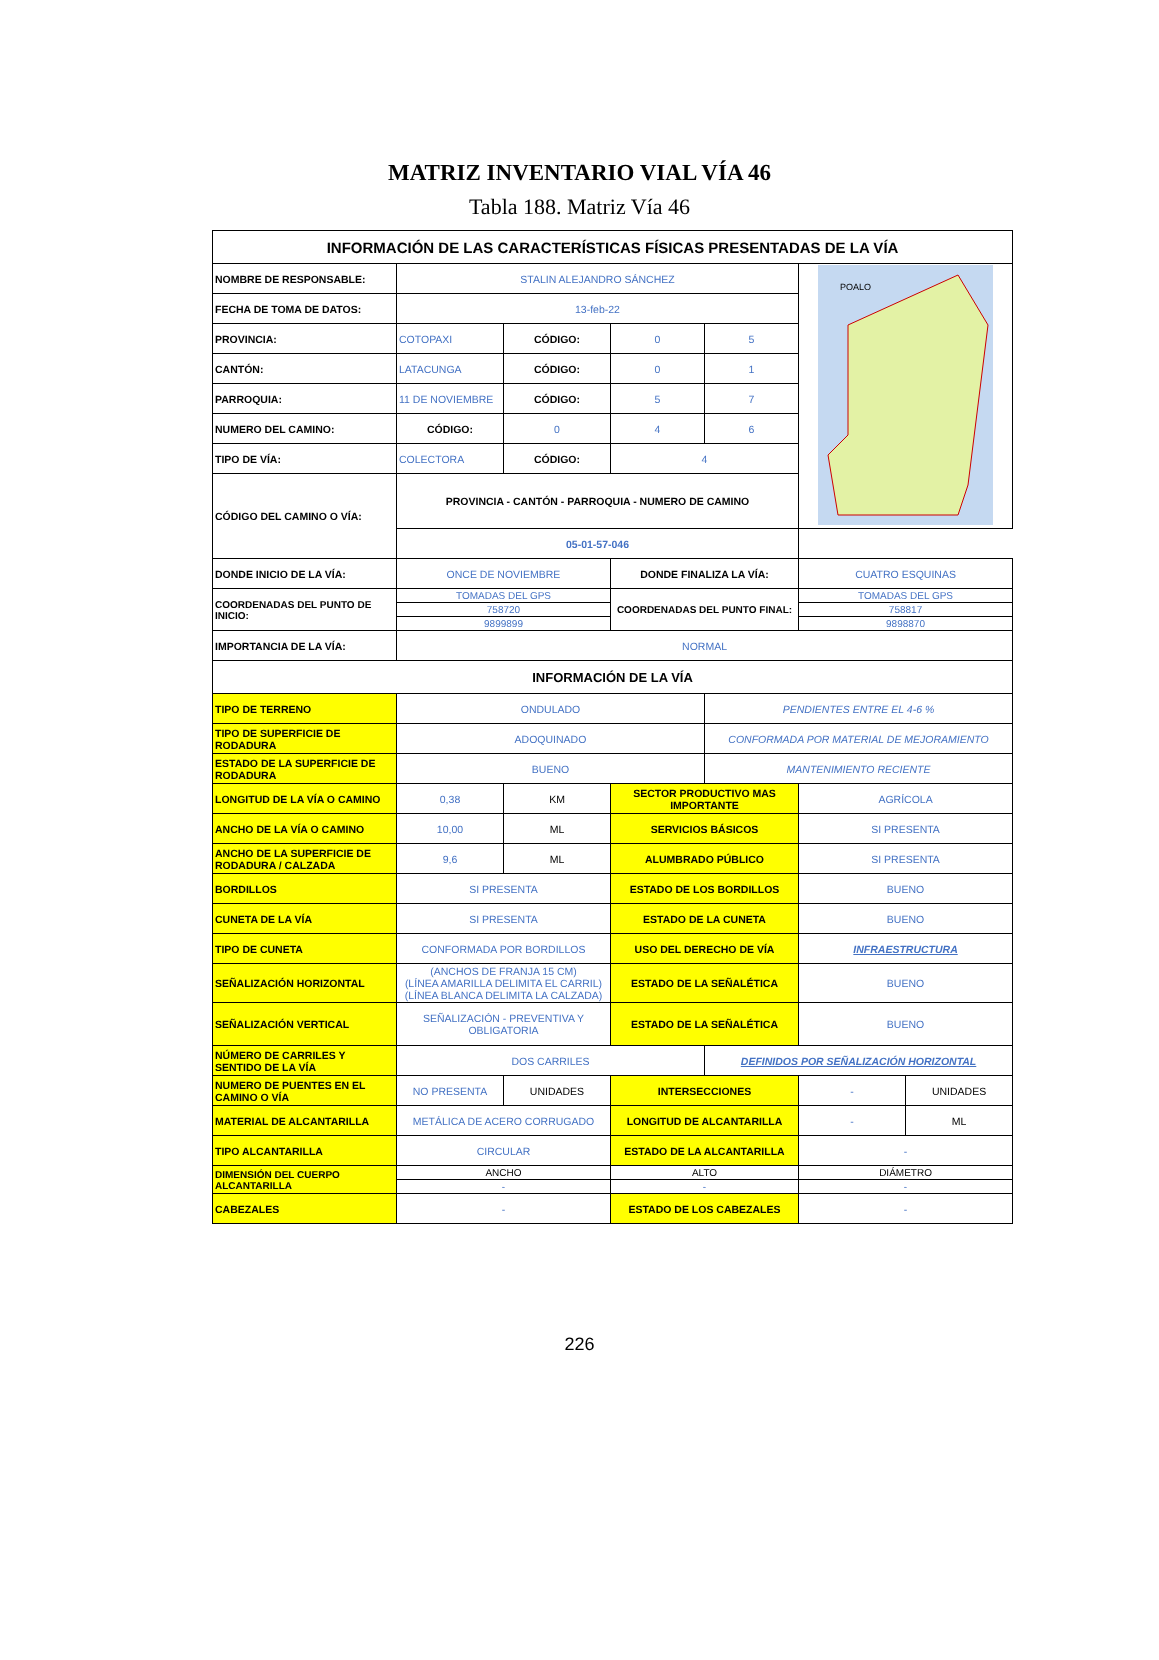MATRIZ INVENTARIO VIAL VÍA 46
Tabla 188. Matriz Vía 46
| INFORMACIÓN DE LAS CARACTERÍSTICAS FÍSICAS PRESENTADAS DE LA VÍA | | | | | | |
| NOMBRE DE RESPONSABLE: | STALIN ALEJANDRO SÁNCHEZ | | | | POALO | |
| FECHA DE TOMA DE DATOS: | 13-feb-22 | | | | | |
| PROVINCIA: | COTOPAXI | CÓDIGO: | 0 | 5 | | |
| CANTÓN: | LATACUNGA | CÓDIGO: | 0 | 1 | | |
| PARROQUIA: | 11 DE NOVIEMBRE | CÓDIGO: | 5 | 7 | | |
| NUMERO DEL CAMINO: | CÓDIGO: | 0 | 4 | 6 | | |
| TIPO DE VÍA: | COLECTORA | CÓDIGO: | 4 | | | |
| CÓDIGO DEL CAMINO O VÍA: | PROVINCIA - CANTÓN - PARROQUIA - NUMERO DE CAMINO | | | | | |
| | 05-01-57-046 | | | | | |
| DONDE INICIO DE LA VÍA: | ONCE DE NOVIEMBRE | | DONDE FINALIZA LA VÍA: | | CUATRO ESQUINAS | |
| COORDENADAS DEL PUNTO DE INICIO: | TOMADAS DEL GPS | | COORDENADAS DEL PUNTO FINAL: | | TOMADAS DEL GPS | |
| | 758720 | | | | 758817 | |
| | 9899899 | | | | 9898870 | |
| IMPORTANCIA DE LA VÍA: | NORMAL | | | | | |
| INFORMACIÓN DE LA VÍA | | | | | | |
| TIPO DE TERRENO | ONDULADO | | | PENDIENTES ENTRE EL 4-6 % | | |
| TIPO DE SUPERFICIE DE RODADURA | ADOQUINADO | | | CONFORMADA POR MATERIAL DE MEJORAMIENTO | | |
| ESTADO DE LA SUPERFICIE DE RODADURA | BUENO | | | MANTENIMIENTO RECIENTE | | |
| LONGITUD DE LA VÍA O CAMINO | 0,38 | KM | SECTOR PRODUCTIVO MAS IMPORTANTE | | AGRÍCOLA | |
| ANCHO DE LA VÍA O CAMINO | 10,00 | ML | SERVICIOS BÁSICOS | | SI PRESENTA | |
| ANCHO DE LA SUPERFICIE DE RODADURA / CALZADA | 9,6 | ML | ALUMBRADO PÚBLICO | | SI PRESENTA | |
| BORDILLOS | SI PRESENTA | | ESTADO DE LOS BORDILLOS | | BUENO | |
| CUNETA DE LA VÍA | SI PRESENTA | | ESTADO DE LA CUNETA | | BUENO | |
| TIPO DE CUNETA | CONFORMADA POR BORDILLOS | | USO DEL DERECHO DE VÍA | | INFRAESTRUCTURA | |
| SEÑALIZACIÓN HORIZONTAL | (ANCHOS DE FRANJA 15 CM) (LÍNEA AMARILLA DELIMITA EL CARRIL) (LÍNEA BLANCA DELIMITA LA CALZADA) | | ESTADO DE LA SEÑALÉTICA | | BUENO | |
| SEÑALIZACIÓN VERTICAL | SEÑALIZACIÓN - PREVENTIVA Y OBLIGATORIA | | ESTADO DE LA SEÑALÉTICA | | BUENO | |
| NÚMERO DE CARRILES Y SENTIDO DE LA VÍA | DOS CARRILES | | | DEFINIDOS POR SEÑALIZACIÓN HORIZONTAL | | |
| NUMERO DE PUENTES EN EL CAMINO O VÍA | NO PRESENTA | UNIDADES | INTERSECCIONES | | - | UNIDADES |
| MATERIAL DE ALCANTARILLA | METÁLICA DE ACERO CORRUGADO | | LONGITUD DE ALCANTARILLA | | - | ML |
| TIPO ALCANTARILLA | CIRCULAR | | ESTADO DE LA ALCANTARILLA | | - | |
| DIMENSIÓN DEL CUERPO ALCANTARILLA | ANCHO | | ALTO | | DIÁMETRO | |
| | - | | - | | - | |
| CABEZALES | - | | ESTADO DE LOS CABEZALES | | - | |
226